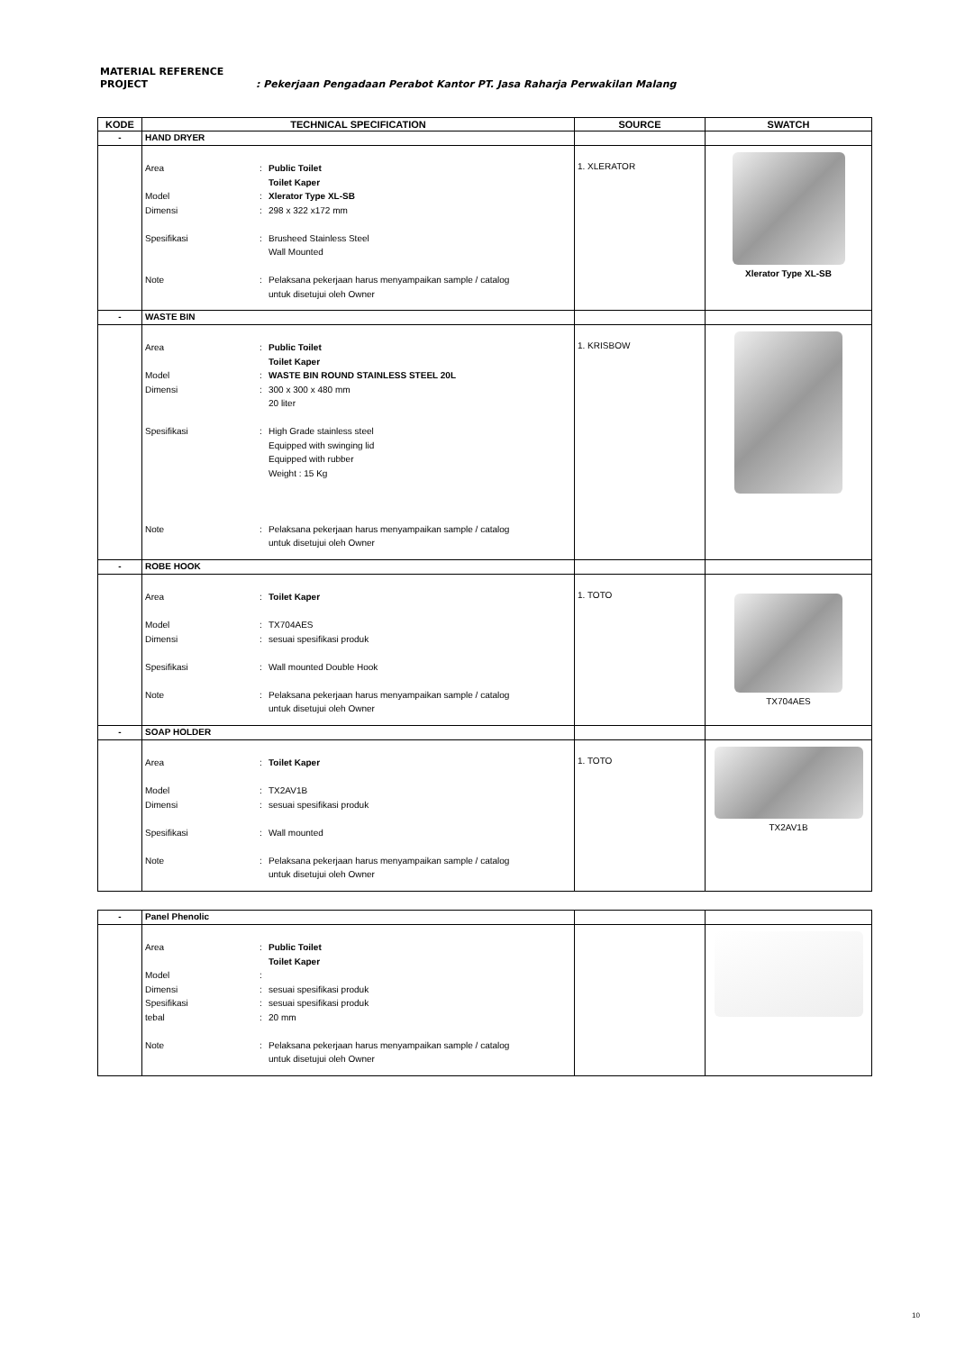MATERIAL REFERENCE
PROJECT: Pekerjaan Pengadaan Perabot Kantor PT. Jasa Raharja Perwakilan Malang
| KODE | TECHNICAL SPECIFICATION | SOURCE | SWATCH |
| --- | --- | --- | --- |
| - | HAND DRYER | | |
| | Area : Public Toilet Toilet Kaper Model : Xlerator Type XL-SB Dimensi : 298 x 322 x172 mm Spesifikasi : Brusheed Stainless Steel Wall Mounted Note : Pelaksana pekerjaan harus menyampaikan sample / catalog untuk disetujui oleh Owner | 1. XLERATOR | Xlerator Type XL-SB |
| - | WASTE BIN | | |
| | Area : Public Toilet Toilet Kaper Model : WASTE BIN ROUND STAINLESS STEEL 20L Dimensi : 300 x 300 x 480 mm 20 liter Spesifikasi : High Grade stainless steel Equipped with swinging lid Equipped with rubber Weight : 15 Kg Note : Pelaksana pekerjaan harus menyampaikan sample / catalog untuk disetujui oleh Owner | 1. KRISBOW | |
| - | ROBE HOOK | | |
| | Area : Toilet Kaper Model : TX704AES Dimensi : sesuai spesifikasi produk Spesifikasi : Wall mounted Double Hook Note : Pelaksana pekerjaan harus menyampaikan sample / catalog untuk disetujui oleh Owner | 1. TOTO | TX704AES |
| - | SOAP HOLDER | | |
| | Area : Toilet Kaper Model : TX2AV1B Dimensi : sesuai spesifikasi produk Spesifikasi : Wall mounted Note : Pelaksana pekerjaan harus menyampaikan sample / catalog untuk disetujui oleh Owner | 1. TOTO | TX2AV1B |
| - | Panel Phenolic | | |
| | Area : Public Toilet Toilet Kaper Model : Dimensi : sesuai spesifikasi produk Spesifikasi : sesuai spesifikasi produk tebal : 20 mm Note : Pelaksana pekerjaan harus menyampaikan sample / catalog untuk disetujui oleh Owner | | |
10